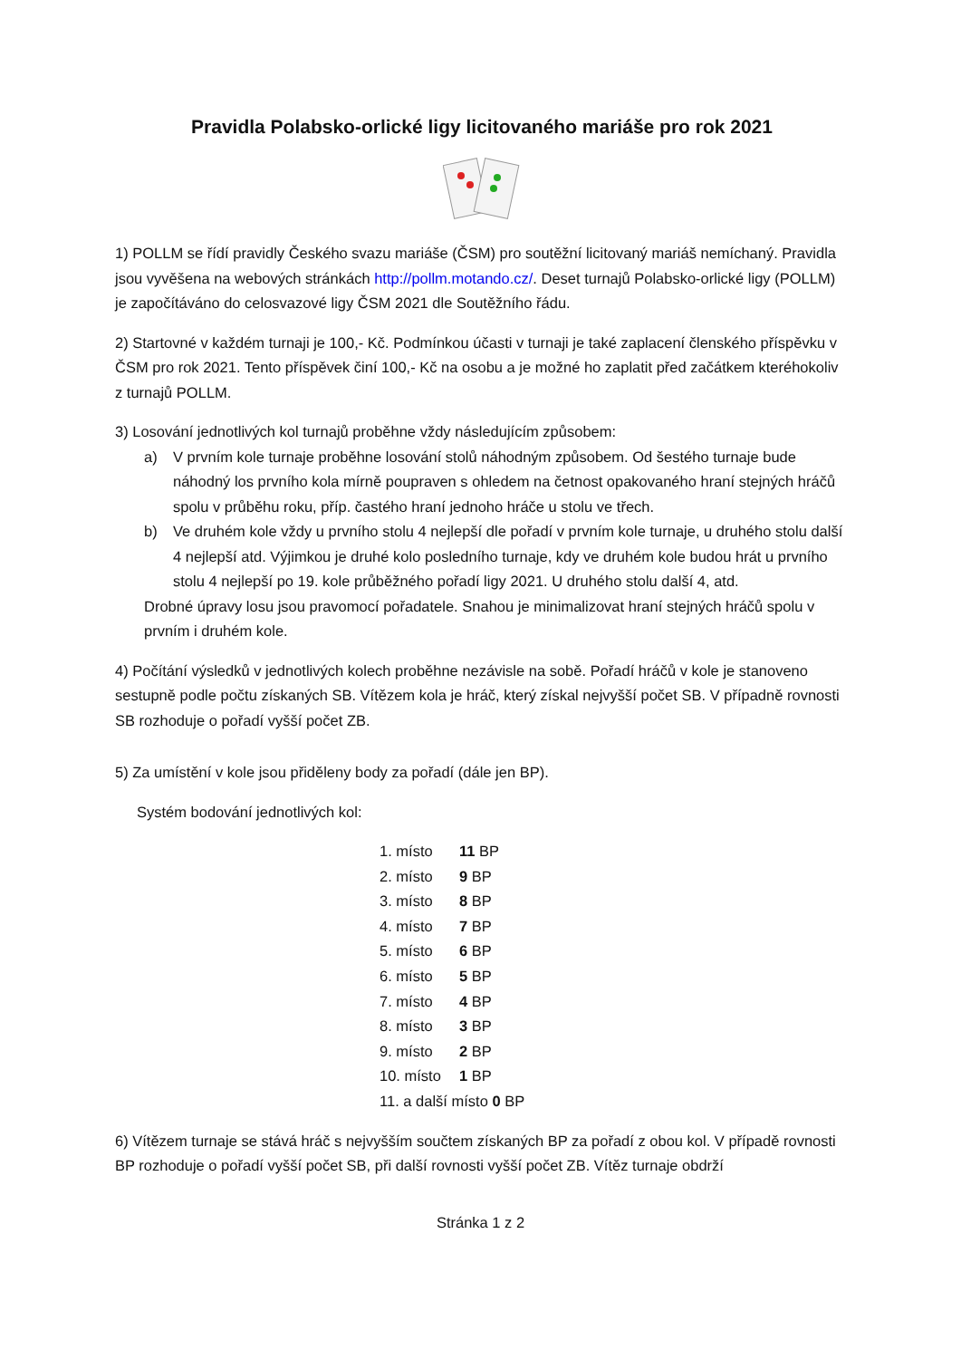Pravidla Polabsko-orlické ligy licitovaného mariáše pro rok 2021
1) POLLM se řídí pravidly Českého svazu mariáše (ČSM) pro soutěžní licitovaný mariáš nemíchaný. Pravidla jsou vyvěšena na webových stránkách http://pollm.motando.cz/. Deset turnajů Polabsko-orlické ligy (POLLM) je započítáváno do celosvazové ligy ČSM 2021 dle Soutěžního řádu.
2) Startovné v každém turnaji je 100,- Kč. Podmínkou účasti v turnaji je také zaplacení členského příspěvku v ČSM pro rok 2021. Tento příspěvek činí 100,- Kč na osobu a je možné ho zaplatit před začátkem kteréhokoliv z turnajů POLLM.
3) Losování jednotlivých kol turnajů proběhne vždy následujícím způsobem:
a) V prvním kole turnaje proběhne losování stolů náhodným způsobem. Od šestého turnaje bude náhodný los prvního kola mírně poupraven s ohledem na četnost opakovaného hraní stejných hráčů spolu v průběhu roku, příp. častého hraní jednoho hráče u stolu ve třech.
b) Ve druhém kole vždy u prvního stolu 4 nejlepší dle pořadí v prvním kole turnaje, u druhého stolu další 4 nejlepší atd. Výjimkou je druhé kolo posledního turnaje, kdy ve druhém kole budou hrát u prvního stolu 4 nejlepší po 19. kole průběžného pořadí ligy 2021. U druhého stolu další 4, atd.
Drobné úpravy losu jsou pravomocí pořadatele. Snahou je minimalizovat hraní stejných hráčů spolu v prvním i druhém kole.
4) Počítání výsledků v jednotlivých kolech proběhne nezávisle na sobě. Pořadí hráčů v kole je stanoveno sestupně podle počtu získaných SB. Vítězem kola je hráč, který získal nejvyšší počet SB. V případně rovnosti SB rozhoduje o pořadí vyšší počet ZB.
5) Za umístění v kole jsou přiděleny body za pořadí (dále jen BP).
Systém bodování jednotlivých kol:
1. místo 11 BP
2. místo 9 BP
3. místo 8 BP
4. místo 7 BP
5. místo 6 BP
6. místo 5 BP
7. místo 4 BP
8. místo 3 BP
9. místo 2 BP
10. místo 1 BP
11. a další místo 0 BP
6) Vítězem turnaje se stává hráč s nejvyšším součtem získaných BP za pořadí z obou kol. V případě rovnosti BP rozhoduje o pořadí vyšší počet SB, při další rovnosti vyšší počet ZB. Vítěz turnaje obdrží
Stránka 1 z 2